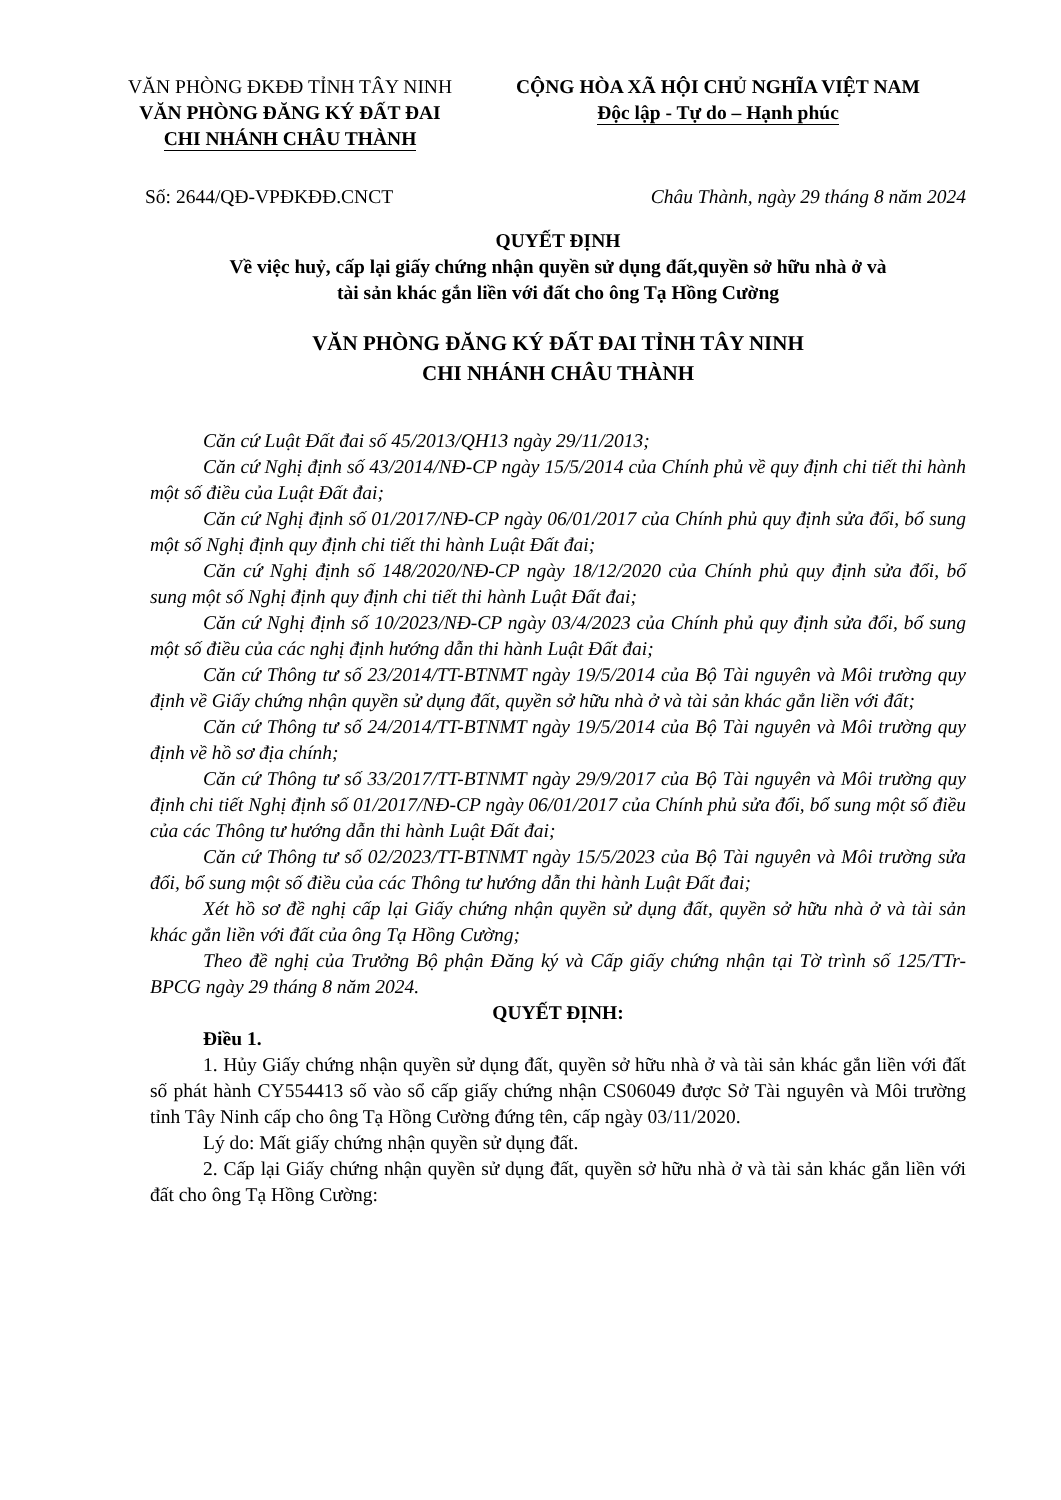VĂN PHÒNG ĐKĐĐ TỈNH TÂY NINH
VĂN PHÒNG ĐĂNG KÝ ĐẤT ĐAI
CHI NHÁNH CHÂU THÀNH
CỘNG HÒA XÃ HỘI CHỦ NGHĨA VIỆT NAM
Độc lập - Tự do – Hạnh phúc
Số: 2644/QĐ-VPĐKĐĐ.CNCT Châu Thành, ngày 29 tháng 8 năm 2024
QUYẾT ĐỊNH
Về việc huỷ, cấp lại giấy chứng nhận quyền sử dụng đất,quyền sở hữu nhà ở và
tài sản khác gắn liền với đất cho ông Tạ Hồng Cường
VĂN PHÒNG ĐĂNG KÝ ĐẤT ĐAI TỈNH TÂY NINH
CHI NHÁNH CHÂU THÀNH
Căn cứ Luật Đất đai số 45/2013/QH13 ngày 29/11/2013;
Căn cứ Nghị định số 43/2014/NĐ-CP ngày 15/5/2014 của Chính phủ về quy định chi tiết thi hành một số điều của Luật Đất đai;
Căn cứ Nghị định số 01/2017/NĐ-CP ngày 06/01/2017 của Chính phủ quy định sửa đổi, bổ sung một số Nghị định quy định chi tiết thi hành Luật Đất đai;
Căn cứ Nghị định số 148/2020/NĐ-CP ngày 18/12/2020 của Chính phủ quy định sửa đổi, bổ sung một số Nghị định quy định chi tiết thi hành Luật Đất đai;
Căn cứ Nghị định số 10/2023/NĐ-CP ngày 03/4/2023 của Chính phủ quy định sửa đổi, bổ sung một số điều của các nghị định hướng dẫn thi hành Luật Đất đai;
Căn cứ Thông tư số 23/2014/TT-BTNMT ngày 19/5/2014 của Bộ Tài nguyên và Môi trường quy định về Giấy chứng nhận quyền sử dụng đất, quyền sở hữu nhà ở và tài sản khác gắn liền với đất;
Căn cứ Thông tư số 24/2014/TT-BTNMT ngày 19/5/2014 của Bộ Tài nguyên và Môi trường quy định về hồ sơ địa chính;
Căn cứ Thông tư số 33/2017/TT-BTNMT ngày 29/9/2017 của Bộ Tài nguyên và Môi trường quy định chi tiết Nghị định số 01/2017/NĐ-CP ngày 06/01/2017 của Chính phủ sửa đổi, bổ sung một số điều của các Thông tư hướng dẫn thi hành Luật Đất đai;
Căn cứ Thông tư số 02/2023/TT-BTNMT ngày 15/5/2023 của Bộ Tài nguyên và Môi trường sửa đổi, bổ sung một số điều của các Thông tư hướng dẫn thi hành Luật Đất đai;
Xét hồ sơ đề nghị cấp lại Giấy chứng nhận quyền sử dụng đất, quyền sở hữu nhà ở và tài sản khác gắn liền với đất của ông Tạ Hồng Cường;
Theo đề nghị của Trưởng Bộ phận Đăng ký và Cấp giấy chứng nhận tại Tờ trình số 125/TTr-BPCG ngày 29 tháng 8 năm 2024.
QUYẾT ĐỊNH:
Điều 1.
1. Hủy Giấy chứng nhận quyền sử dụng đất, quyền sở hữu nhà ở và tài sản khác gắn liền với đất số phát hành CY554413 số vào sổ cấp giấy chứng nhận CS06049 được Sở Tài nguyên và Môi trường tỉnh Tây Ninh cấp cho ông Tạ Hồng Cường đứng tên, cấp ngày 03/11/2020.
Lý do: Mất giấy chứng nhận quyền sử dụng đất.
2. Cấp lại Giấy chứng nhận quyền sử dụng đất, quyền sở hữu nhà ở và tài sản khác gắn liền với đất cho ông Tạ Hồng Cường: